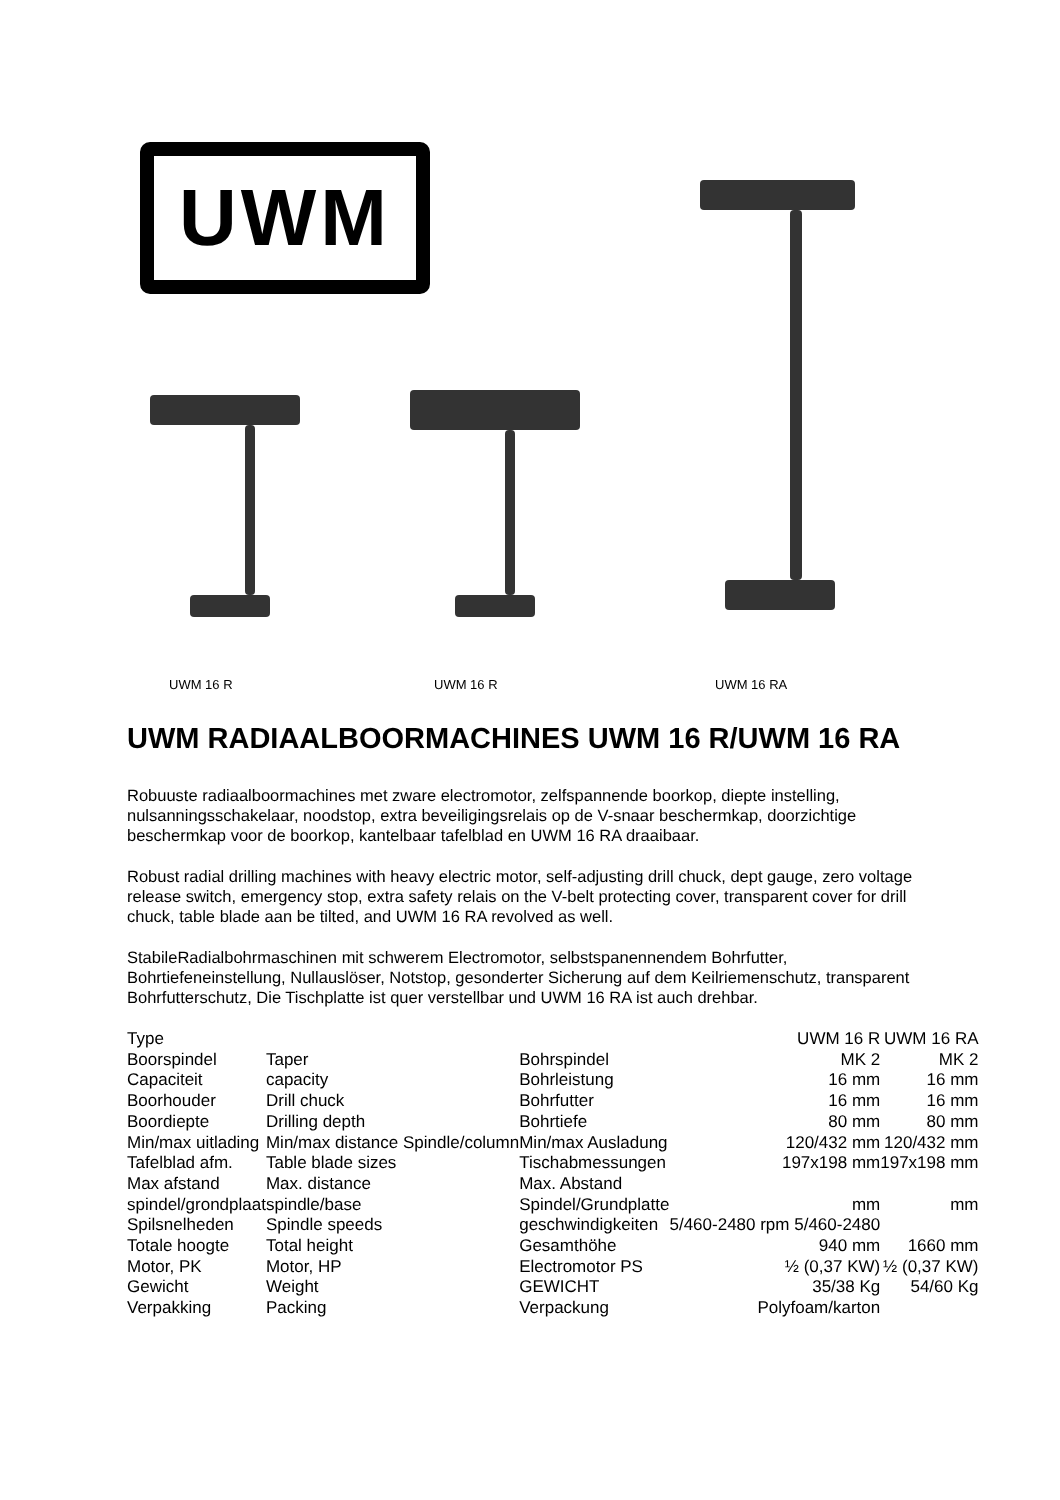UWM
UWM 16 R UWM 16 R UWM 16 RA
UWM RADIAALBOORMACHINES UWM 16 R/UWM 16 RA
Robuuste radiaalboormachines met zware electromotor, zelfspannende boorkop, diepte instelling, nulsanningsschakelaar, noodstop, extra beveiligingsrelais op de V-snaar beschermkap, doorzichtige beschermkap voor de boorkop, kantelbaar tafelblad en UWM 16 RA draaibaar.
Robust radial drilling machines with heavy electric motor, self-adjusting drill chuck, dept gauge, zero voltage release switch, emergency stop, extra safety relais on the V-belt protecting cover, transparent cover for drill chuck, table blade aan be tilted, and UWM 16 RA revolved as well.
StabileRadialbohrmaschinen mit schwerem Electromotor, selbstspanennendem Bohrfutter, Bohrtiefeneinstellung, Nullauslöser, Notstop, gesonderter Sicherung auf dem Keilriemenschutz, transparent Bohrfutterschutz, Die Tischplatte ist quer verstellbar und UWM 16 RA ist auch drehbar.
| Type | | | UWM 16 R | UWM 16 RA |
| Boorspindel | Taper | Bohrspindel | MK 2 | MK 2 |
| Capaciteit | capacity | Bohrleistung | 16 mm | 16 mm |
| Boorhouder | Drill chuck | Bohrfutter | 16 mm | 16 mm |
| Boordiepte | Drilling depth | Bohrtiefe | 80 mm | 80 mm |
| Min/max uitlading | Min/max distance Spindle/column | Min/max Ausladung | 120/432 mm | 120/432 mm |
| Tafelblad afm. | Table blade sizes | Tischabmessungen | 197x198 mm | 197x198 mm |
| Max afstand | Max. distance | Max. Abstand | | |
| spindel/grondplaat | spindle/base | Spindel/Grundplatte | mm | mm |
| Spilsnelheden | Spindle speeds | geschwindigkeiten | 5/460-2480 rpm 5/460-2480 | |
| Totale hoogte | Total height | Gesamthöhe | 940 mm | 1660 mm |
| Motor, PK | Motor, HP | Electromotor PS | ½ (0,37 KW) | ½ (0,37 KW) |
| Gewicht | Weight | GEWICHT | 35/38 Kg | 54/60 Kg |
| Verpakking | Packing | Verpackung | Polyfoam/karton | |